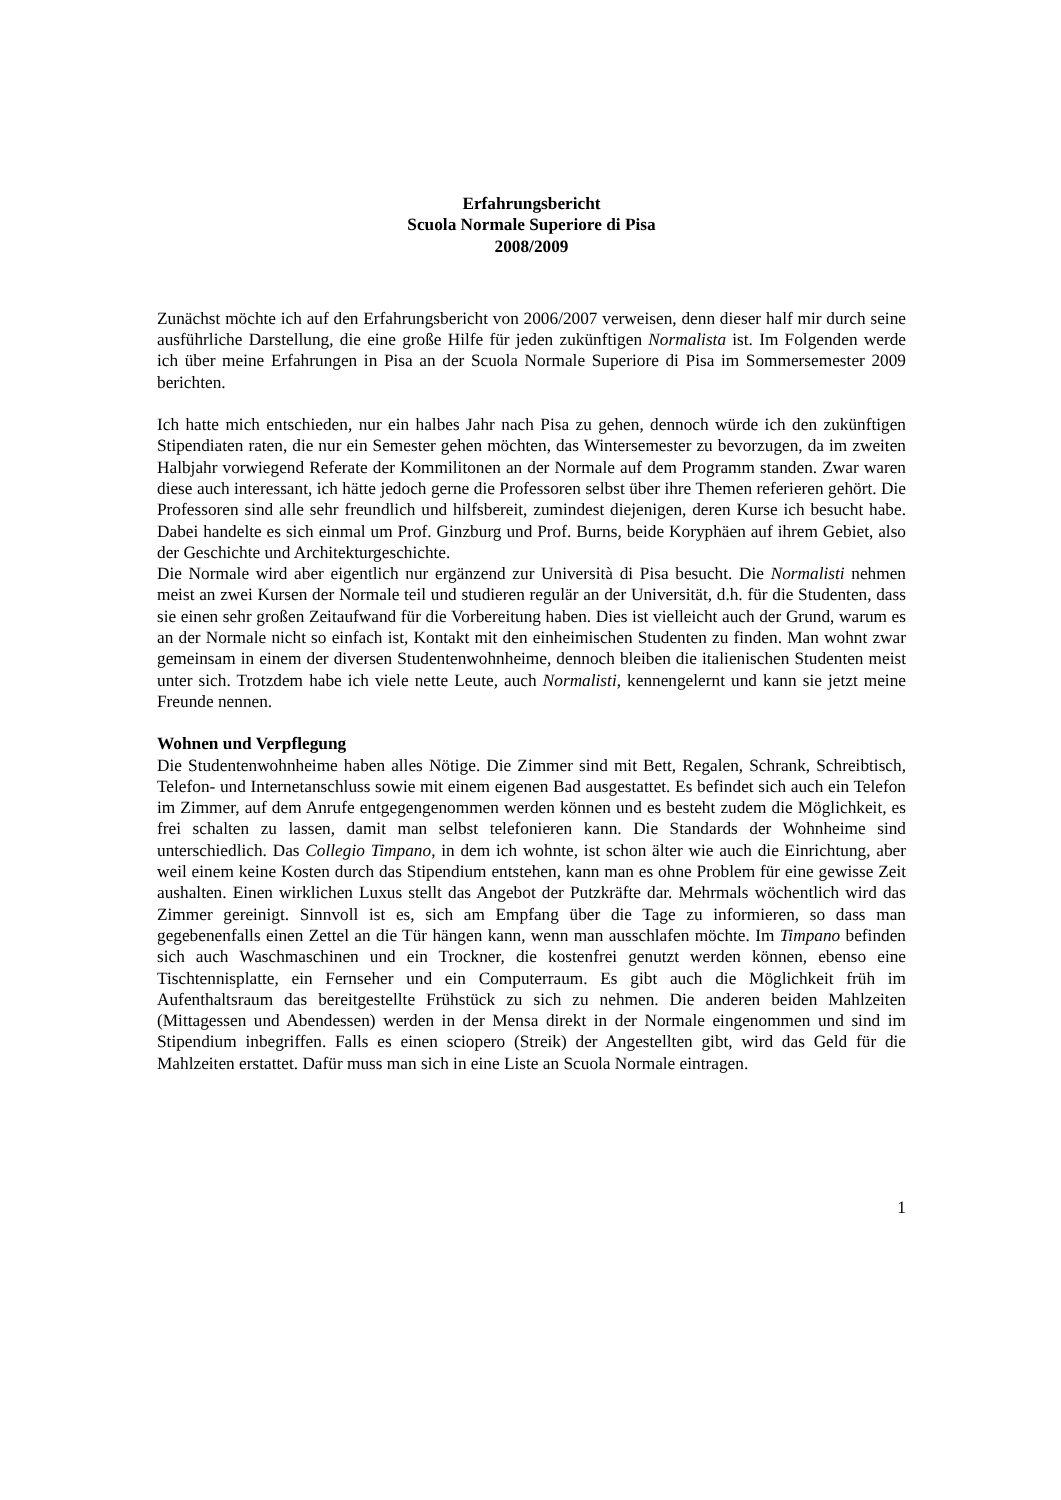Erfahrungsbericht
Scuola Normale Superiore di Pisa
2008/2009
Zunächst möchte ich auf den Erfahrungsbericht von 2006/2007 verweisen, denn dieser half mir durch seine ausführliche Darstellung, die eine große Hilfe für jeden zukünftigen Normalista ist. Im Folgenden werde ich über meine Erfahrungen in Pisa an der Scuola Normale Superiore di Pisa im Sommersemester 2009 berichten.
Ich hatte mich entschieden, nur ein halbes Jahr nach Pisa zu gehen, dennoch würde ich den zukünftigen Stipendiaten raten, die nur ein Semester gehen möchten, das Wintersemester zu bevorzugen, da im zweiten Halbjahr vorwiegend Referate der Kommilitonen an der Normale auf dem Programm standen. Zwar waren diese auch interessant, ich hätte jedoch gerne die Professoren selbst über ihre Themen referieren gehört. Die Professoren sind alle sehr freundlich und hilfsbereit, zumindest diejenigen, deren Kurse ich besucht habe. Dabei handelte es sich einmal um Prof. Ginzburg und Prof. Burns, beide Koryphäen auf ihrem Gebiet, also der Geschichte und Architekturgeschichte.
Die Normale wird aber eigentlich nur ergänzend zur Università di Pisa besucht. Die Normalisti nehmen meist an zwei Kursen der Normale teil und studieren regulär an der Universität, d.h. für die Studenten, dass sie einen sehr großen Zeitaufwand für die Vorbereitung haben. Dies ist vielleicht auch der Grund, warum es an der Normale nicht so einfach ist, Kontakt mit den einheimischen Studenten zu finden. Man wohnt zwar gemeinsam in einem der diversen Studentenwohnheime, dennoch bleiben die italienischen Studenten meist unter sich. Trotzdem habe ich viele nette Leute, auch Normalisti, kennengelernt und kann sie jetzt meine Freunde nennen.
Wohnen und Verpflegung
Die Studentenwohnheime haben alles Nötige. Die Zimmer sind mit Bett, Regalen, Schrank, Schreibtisch, Telefon- und Internetanschluss sowie mit einem eigenen Bad ausgestattet. Es befindet sich auch ein Telefon im Zimmer, auf dem Anrufe entgegengenommen werden können und es besteht zudem die Möglichkeit, es frei schalten zu lassen, damit man selbst telefonieren kann. Die Standards der Wohnheime sind unterschiedlich. Das Collegio Timpano, in dem ich wohnte, ist schon älter wie auch die Einrichtung, aber weil einem keine Kosten durch das Stipendium entstehen, kann man es ohne Problem für eine gewisse Zeit aushalten. Einen wirklichen Luxus stellt das Angebot der Putzkräfte dar. Mehrmals wöchentlich wird das Zimmer gereinigt. Sinnvoll ist es, sich am Empfang über die Tage zu informieren, so dass man gegebenenfalls einen Zettel an die Tür hängen kann, wenn man ausschlafen möchte. Im Timpano befinden sich auch Waschmaschinen und ein Trockner, die kostenfrei genutzt werden können, ebenso eine Tischtennisplatte, ein Fernseher und ein Computerraum. Es gibt auch die Möglichkeit früh im Aufenthaltsraum das bereitgestellte Frühstück zu sich zu nehmen. Die anderen beiden Mahlzeiten (Mittagessen und Abendessen) werden in der Mensa direkt in der Normale eingenommen und sind im Stipendium inbegriffen. Falls es einen sciopero (Streik) der Angestellten gibt, wird das Geld für die Mahlzeiten erstattet. Dafür muss man sich in eine Liste an Scuola Normale eintragen.
1